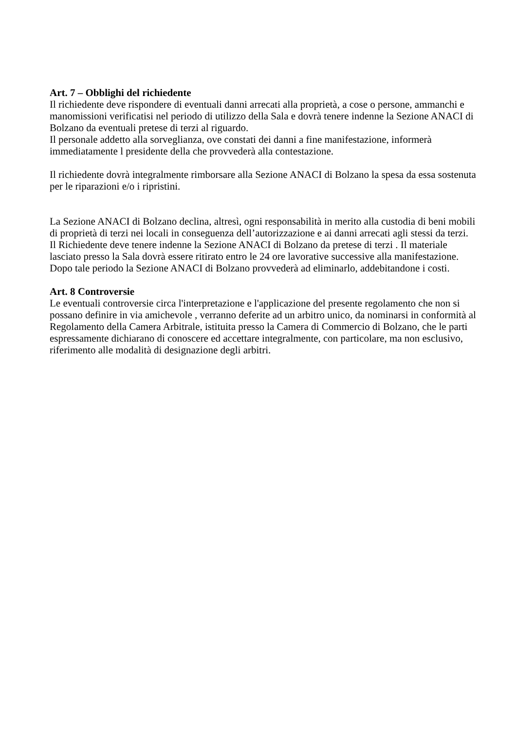Art. 7 – Obblighi del richiedente
Il richiedente deve rispondere di eventuali danni arrecati alla proprietà, a cose o persone, ammanchi e manomissioni verificatisi nel periodo di utilizzo della Sala e dovrà tenere indenne la Sezione ANACI di Bolzano da eventuali pretese di terzi al riguardo.
Il personale addetto alla sorveglianza, ove constati dei danni a fine manifestazione, informerà immediatamente l presidente della che provvederà alla contestazione.
Il richiedente dovrà integralmente rimborsare alla Sezione ANACI di Bolzano la spesa da essa sostenuta per le riparazioni e/o i ripristini.
La Sezione ANACI di Bolzano declina, altresì, ogni responsabilità in merito alla custodia di beni mobili di proprietà di terzi nei locali in conseguenza dell’autorizzazione e ai danni arrecati agli stessi da terzi. Il Richiedente deve tenere indenne la Sezione ANACI di Bolzano da pretese di terzi . Il materiale lasciato presso la Sala dovrà essere ritirato entro le 24 ore lavorative successive alla manifestazione. Dopo tale periodo la Sezione ANACI di Bolzano provvederà ad eliminarlo, addebitandone i costi.
Art. 8 Controversie
Le eventuali controversie circa l'interpretazione e l'applicazione del presente regolamento che non si possano definire in via amichevole , verranno deferite ad un arbitro unico, da nominarsi in conformità al Regolamento della Camera Arbitrale, istituita presso la Camera di Commercio di Bolzano, che le parti espressamente dichiarano di conoscere ed accettare integralmente, con particolare, ma non esclusivo, riferimento alle modalità di designazione degli arbitri.